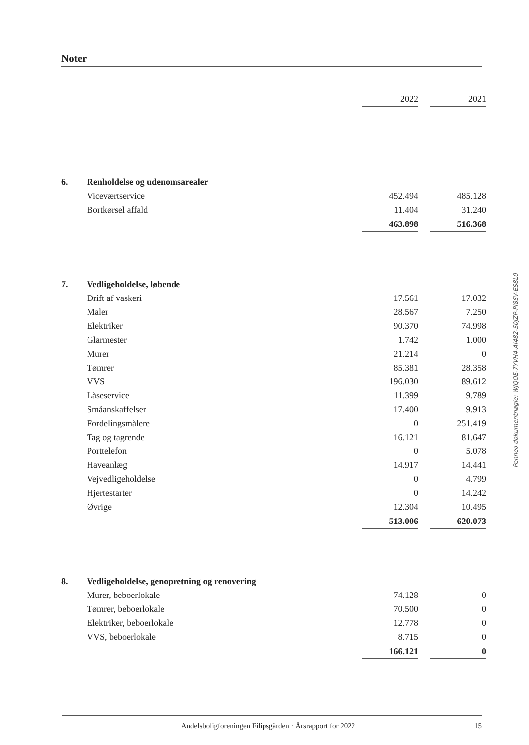Noter
| | | 2022 | | 2021 |
| 6. | Renholdelse og udenomsarealer | | | |
| | Viceværtservice | 452.494 | | 485.128 |
| | Bortkørsel affald | 11.404 | | 31.240 |
| | | 463.898 | | 516.368 |
| 7. | Vedligeholdelse, løbende | | | |
| | Drift af vaskeri | 17.561 | | 17.032 |
| | Maler | 28.567 | | 7.250 |
| | Elektriker | 90.370 | | 74.998 |
| | Glarmester | 1.742 | | 1.000 |
| | Murer | 21.214 | | 0 |
| | Tømrer | 85.381 | | 28.358 |
| | VVS | 196.030 | | 89.612 |
| | Låseservice | 11.399 | | 9.789 |
| | Småanskaffelser | 17.400 | | 9.913 |
| | Fordelingsmålere | 0 | | 251.419 |
| | Tag og tagrende | 16.121 | | 81.647 |
| | Porttelefon | 0 | | 5.078 |
| | Haveanlæg | 14.917 | | 14.441 |
| | Vejvedligeholdelse | 0 | | 4.799 |
| | Hjertestarter | 0 | | 14.242 |
| | Øvrige | 12.304 | | 10.495 |
| | | 513.006 | | 620.073 |
| 8. | Vedligeholdelse, genopretning og renovering | | | |
| | Murer, beboerlokale | 74.128 | | 0 |
| | Tømrer, beboerlokale | 70.500 | | 0 |
| | Elektriker, beboerlokale | 12.778 | | 0 |
| | VVS, beboerlokale | 8.715 | | 0 |
| | | 166.121 | | 0 |
Penneo dokumentnøgle: WJQOE-7YVH4-AI482-S0JZP-PI8SV-ES8L0
Andelsboligforeningen Filipsgården · Årsrapport for 2022 15